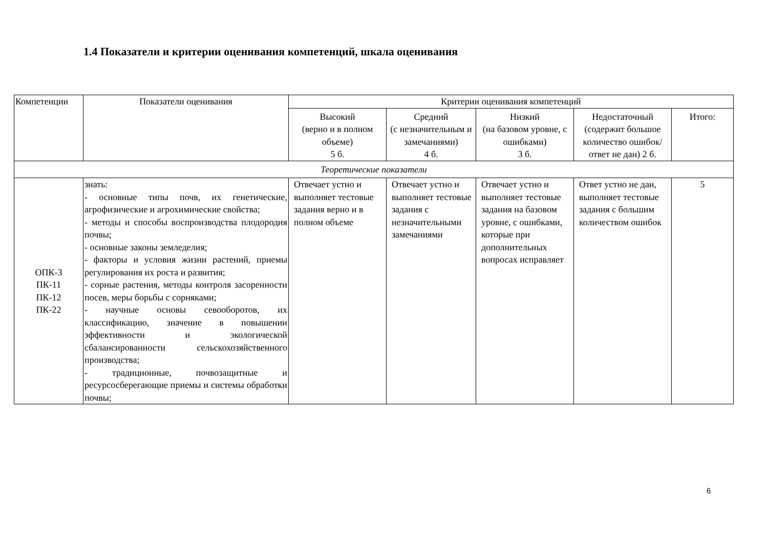1.4 Показатели и критерии оценивания компетенций, шкала оценивания
| Компетенции | Показатели оценивания | Критерии оценивания компетенций | | | | |
| --- | --- | --- | --- | --- | --- | --- |
| | | Высокий (верно и в полном объеме) 5 б. | Средний (с незначительным и замечаниями) 4 б. | Низкий (на базовом уровне, с ошибками) 3 б. | Недостаточный (содержит большое количество ошибок/ответ не дан) 2 б. | Итого: |
| Теоретические показатели | | | | | | |
| ОПК-3 ПК-11 ПК-12 ПК-22 | знать: - основные типы почв, их генетические, агрофизические и агрохимические свойства; - методы и способы воспроизводства плодородия почвы; - основные законы земледелия; - факторы и условия жизни растений, приемы регулирования их роста и развития; - сорные растения, методы контроля засоренности посев, меры борьбы с сорняками; - научные основы севооборотов, их классификацию, значение в повышении эффективности и экологической сбалансированности сельскохозяйственного производства; - традиционные, почвозащитные и ресурсосберегающие приемы и системы обработки почвы; | Отвечает устно и выполняет тестовые задания верно и в полном объеме | Отвечает устно и выполняет тестовые задания с незначительными замечаниями | Отвечает устно и выполняет тестовые задания на базовом уровне, с ошибками, которые при дополнительных вопросах исправляет | Ответ устно не дан, выполняет тестовые задания с большим количеством ошибок | 5 |
6